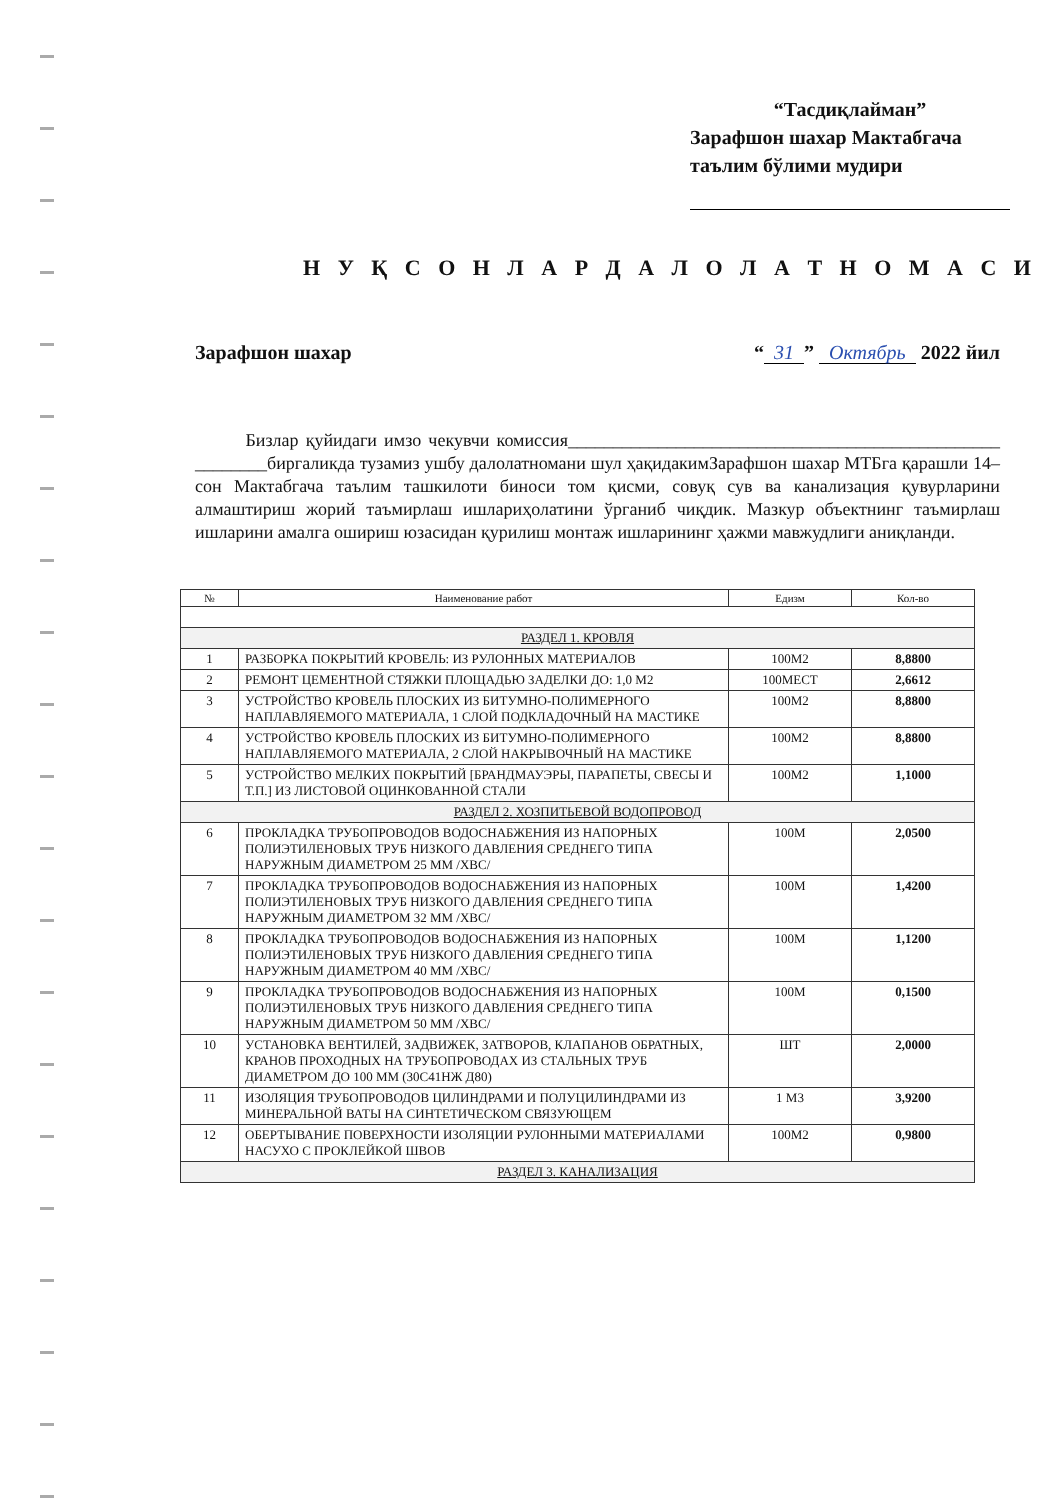“Тасдиқлайман”
Зарафшон шахар Мактабгача таълим бўлими мудири
Н У Қ С О Н Л А Р Д А Л О Л А Т Н О М А С И
Зарафшон шахар “31” Октябрь 2022 йил
Бизлар қуйидаги имзо чекувчи комиссия________________________________________________ ________биргаликда тузамиз ушбу далолатномани шул ҳақидакимЗарафшон шахар МТБга қарашли 14–сон Мактабгача таълим ташкилоти биноси том қисми, совуқ сув ва канализация қувурларини алмаштириш жорий таъмирлаш ишлариҳолатини ўрганиб чиқдик. Мазкур объектнинг таъмирлаш ишларини амалга ошириш юзасидан қурилиш монтаж ишларининг ҳажми мавжудлиги аниқланди.
| № | Наименование работ | Едизм | Кол-во |
| --- | --- | --- | --- |
| РАЗДЕЛ 1. КРОВЛЯ | | | |
| 1 | РАЗБОРКА ПОКРЫТИЙ КРОВЕЛЬ: ИЗ РУЛОННЫХ МАТЕРИАЛОВ | 100М2 | 8,8800 |
| 2 | РЕМОНТ ЦЕМЕНТНОЙ СТЯЖКИ ПЛОЩАДЬЮ ЗАДЕЛКИ ДО: 1,0 М2 | 100МЕСТ | 2,6612 |
| 3 | УСТРОЙСТВО КРОВЕЛЬ ПЛОСКИХ ИЗ БИТУМНО-ПОЛИМЕРНОГО НАПЛАВЛЯЕМОГО МАТЕРИАЛА, 1 СЛОЙ ПОДКЛАДОЧНЫЙ НА МАСТИКЕ | 100М2 | 8,8800 |
| 4 | УСТРОЙСТВО КРОВЕЛЬ ПЛОСКИХ ИЗ БИТУМНО-ПОЛИМЕРНОГО НАПЛАВЛЯЕМОГО МАТЕРИАЛА, 2 СЛОЙ НАКРЫВОЧНЫЙ НА МАСТИКЕ | 100М2 | 8,8800 |
| 5 | УСТРОЙСТВО МЕЛКИХ ПОКРЫТИЙ [БРАНДМАУЭРЫ, ПАРАПЕТЫ, СВЕСЫ И Т.П.] ИЗ ЛИСТОВОЙ ОЦИНКОВАННОЙ СТАЛИ | 100М2 | 1,1000 |
| РАЗДЕЛ 2. ХОЗПИТЬЕВОЙ ВОДОПРОВОД | | | |
| 6 | ПРОКЛАДКА ТРУБОПРОВОДОВ ВОДОСНАБЖЕНИЯ ИЗ НАПОРНЫХ ПОЛИЭТИЛЕНОВЫХ ТРУБ НИЗКОГО ДАВЛЕНИЯ СРЕДНЕГО ТИПА НАРУЖНЫМ ДИАМЕТРОМ 25 ММ /ХВС/ | 100М | 2,0500 |
| 7 | ПРОКЛАДКА ТРУБОПРОВОДОВ ВОДОСНАБЖЕНИЯ ИЗ НАПОРНЫХ ПОЛИЭТИЛЕНОВЫХ ТРУБ НИЗКОГО ДАВЛЕНИЯ СРЕДНЕГО ТИПА НАРУЖНЫМ ДИАМЕТРОМ 32 ММ /ХВС/ | 100М | 1,4200 |
| 8 | ПРОКЛАДКА ТРУБОПРОВОДОВ ВОДОСНАБЖЕНИЯ ИЗ НАПОРНЫХ ПОЛИЭТИЛЕНОВЫХ ТРУБ НИЗКОГО ДАВЛЕНИЯ СРЕДНЕГО ТИПА НАРУЖНЫМ ДИАМЕТРОМ 40 ММ /ХВС/ | 100М | 1,1200 |
| 9 | ПРОКЛАДКА ТРУБОПРОВОДОВ ВОДОСНАБЖЕНИЯ ИЗ НАПОРНЫХ ПОЛИЭТИЛЕНОВЫХ ТРУБ НИЗКОГО ДАВЛЕНИЯ СРЕДНЕГО ТИПА НАРУЖНЫМ ДИАМЕТРОМ 50 ММ /ХВС/ | 100М | 0,1500 |
| 10 | УСТАНОВКА ВЕНТИЛЕЙ, ЗАДВИЖЕК, ЗАТВОРОВ, КЛАПАНОВ ОБРАТНЫХ, КРАНОВ ПРОХОДНЫХ НА ТРУБОПРОВОДАХ ИЗ СТАЛЬНЫХ ТРУБ ДИАМЕТРОМ ДО 100 ММ (30С41НЖ Д80) | ШТ | 2,0000 |
| 11 | ИЗОЛЯЦИЯ ТРУБОПРОВОДОВ ЦИЛИНДРАМИ И ПОЛУЦИЛИНДРАМИ ИЗ МИНЕРАЛЬНОЙ ВАТЫ НА СИНТЕТИЧЕСКОМ СВЯЗУЮЩЕМ | 1 М3 | 3,9200 |
| 12 | ОБЕРТЫВАНИЕ ПОВЕРХНОСТИ ИЗОЛЯЦИИ РУЛОННЫМИ МАТЕРИАЛАМИ НАСУХО С ПРОКЛЕЙКОЙ ШВОВ | 100М2 | 0,9800 |
| РАЗДЕЛ 3. КАНАЛИЗАЦИЯ | | | |